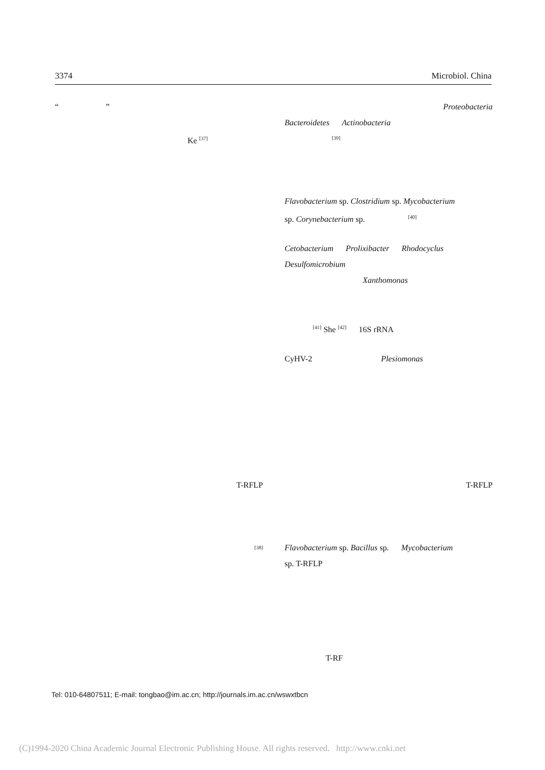3374 Microbiol. China
“”
Ke <sup>[37]</sup>
T-RFLP
<sup>[38]</sup>
Proteobacteria
Bacteroidetes Actinobacteria
<sup>[39]</sup>
Flavobacterium sp. Clostridium sp. Mycobacterium
sp. Corynebacterium sp. <sup>[40]</sup>
Cetobacterium Prolixibacter Rhodocyclus
Desulfomicrobium
Xanthomonas
<sup>[41]</sup> She <sup>[42]</sup> 16S rRNA
CyHV-2 Plesiomonas
T-RFLP
Flavobacterium sp. Bacillus sp. Mycobacterium
sp. T-RFLP
T-RF
Tel: 010-64807511; E-mail: tongbao@im.ac.cn; http://journals.im.ac.cn/wswxtbcn
(C)1994-2020 China Academic Journal Electronic Publishing House. All rights reserved. http://www.cnki.net